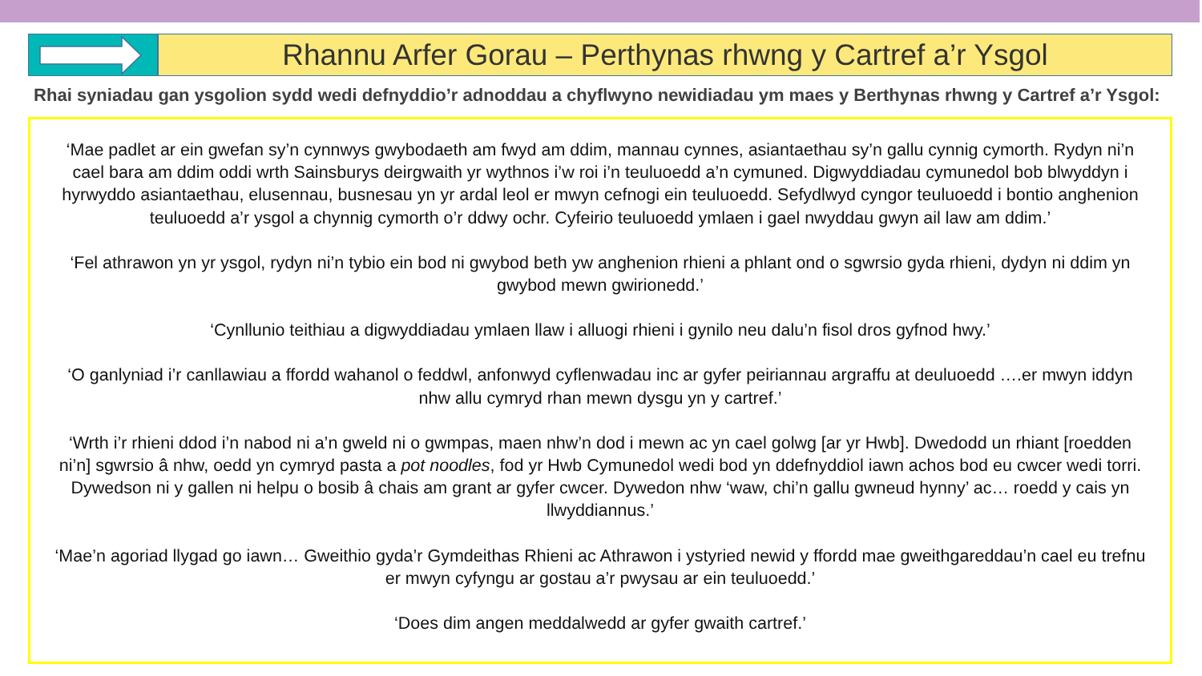Rhannu Arfer Gorau – Perthynas rhwng y Cartref a’r Ysgol
Rhai syniadau gan ysgolion sydd wedi defnyddio’r adnoddau a chyflwyno newidiadau ym maes y Berthynas rhwng y Cartref a’r Ysgol:
‘Mae padlet ar ein gwefan sy’n cynnwys gwybodaeth am fwyd am ddim, mannau cynnes, asiantaethau sy’n gallu cynnig cymorth. Rydyn ni’n cael bara am ddim oddi wrth Sainsburys deirgwaith yr wythnos i’w roi i’n teuluoedd a’n cymuned. Digwyddiadau cymunedol bob blwyddyn i hyrwyddo asiantaethau, elusennau, busnesau yn yr ardal leol er mwyn cefnogi ein teuluoedd. Sefydlwyd cyngor teuluoedd i bontio anghenion teuluoedd a’r ysgol a chynnig cymorth o’r ddwy ochr. Cyfeirio teuluoedd ymlaen i gael nwyddau gwyn ail law am ddim.’
‘Fel athrawon yn yr ysgol, rydyn ni’n tybio ein bod ni gwybod beth yw anghenion rhieni a phlant ond o sgwrsio gyda rhieni, dydyn ni ddim yn gwybod mewn gwirionedd.’
‘Cynllunio teithiau a digwyddiadau ymlaen llaw i alluogi rhieni i gynilo neu dalu’n fisol dros gyfnod hwy.’
‘O ganlyniad i’r canllawiau a ffordd wahanol o feddwl, anfonwyd cyflenwadau inc ar gyfer peiriannau argraffu at deuluoedd ….er mwyn iddyn nhw allu cymryd rhan mewn dysgu yn y cartref.’
‘Wrth i’r rhieni ddod i’n nabod ni a’n gweld ni o gwmpas, maen nhw’n dod i mewn ac yn cael golwg [ar yr Hwb]. Dwedodd un rhiant [roedden ni’n] sgwrsio â nhw, oedd yn cymryd pasta a pot noodles, fod yr Hwb Cymunedol wedi bod yn ddefnyddiol iawn achos bod eu cwcer wedi torri. Dywedson ni y gallen ni helpu o bosib â chais am grant ar gyfer cwcer. Dywedon nhw ‘waw, chi’n gallu gwneud hynny’ ac… roedd y cais yn llwyddiannus.’
‘Mae’n agoriad llygad go iawn… Gweithio gyda’r Gymdeithas Rhieni ac Athrawon i ystyried newid y ffordd mae gweithgareddau’n cael eu trefnu er mwyn cyfyngu ar gostau a’r pwysau ar ein teuluoedd.’
‘Does dim angen meddalwedd ar gyfer gwaith cartref.’